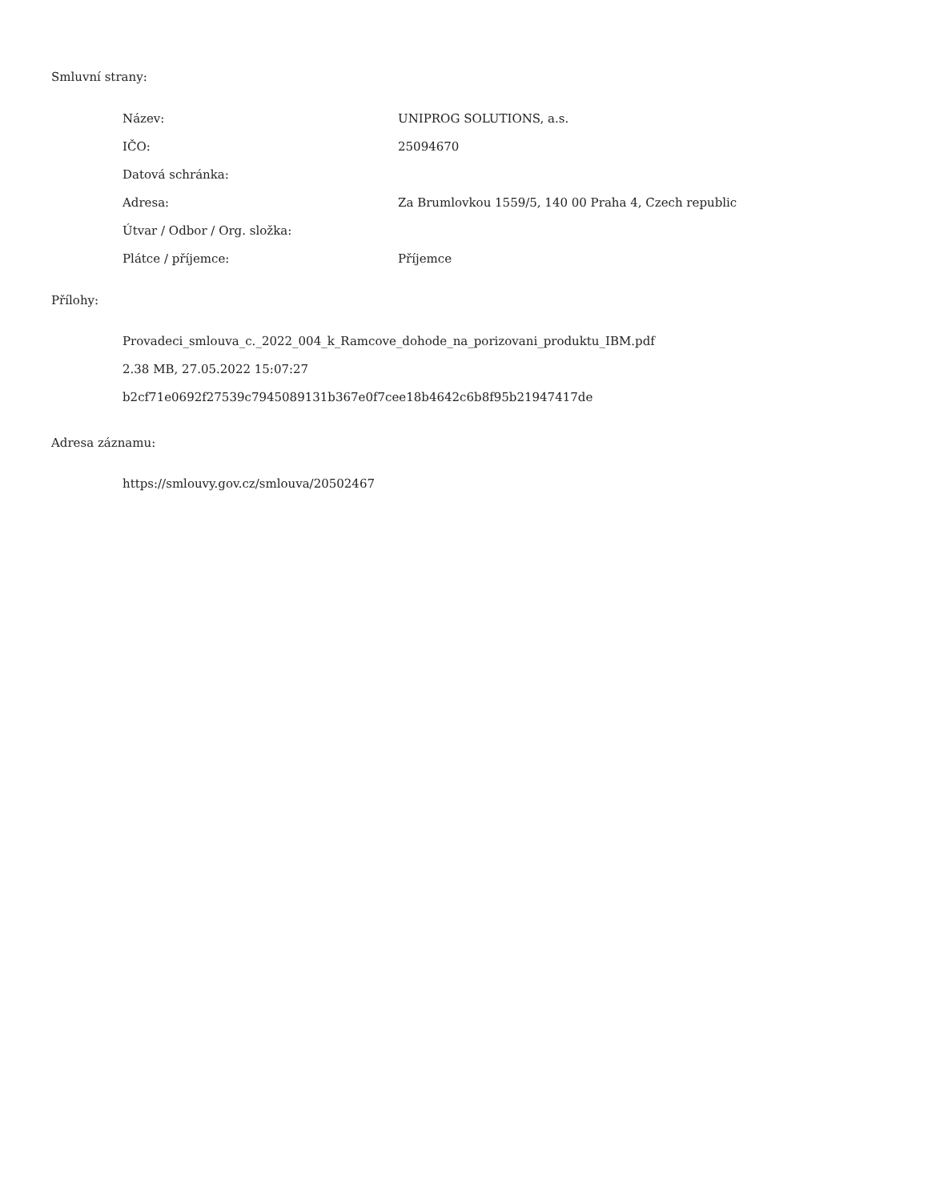Smluvní strany:
| Název: | UNIPROG SOLUTIONS, a.s. |
| IČO: | 25094670 |
| Datová schránka: | |
| Adresa: | Za Brumlovkou 1559/5, 140 00 Praha 4, Czech republic |
| Útvar / Odbor / Org. složka: | |
| Plátce / příjemce: | Příjemce |
Přílohy:
Provadeci_smlouva_c._2022_004_k_Ramcove_dohode_na_porizovani_produktu_IBM.pdf
2.38 MB, 27.05.2022 15:07:27
b2cf71e0692f27539c7945089131b367e0f7cee18b4642c6b8f95b21947417de
Adresa záznamu:
https://smlouvy.gov.cz/smlouva/20502467